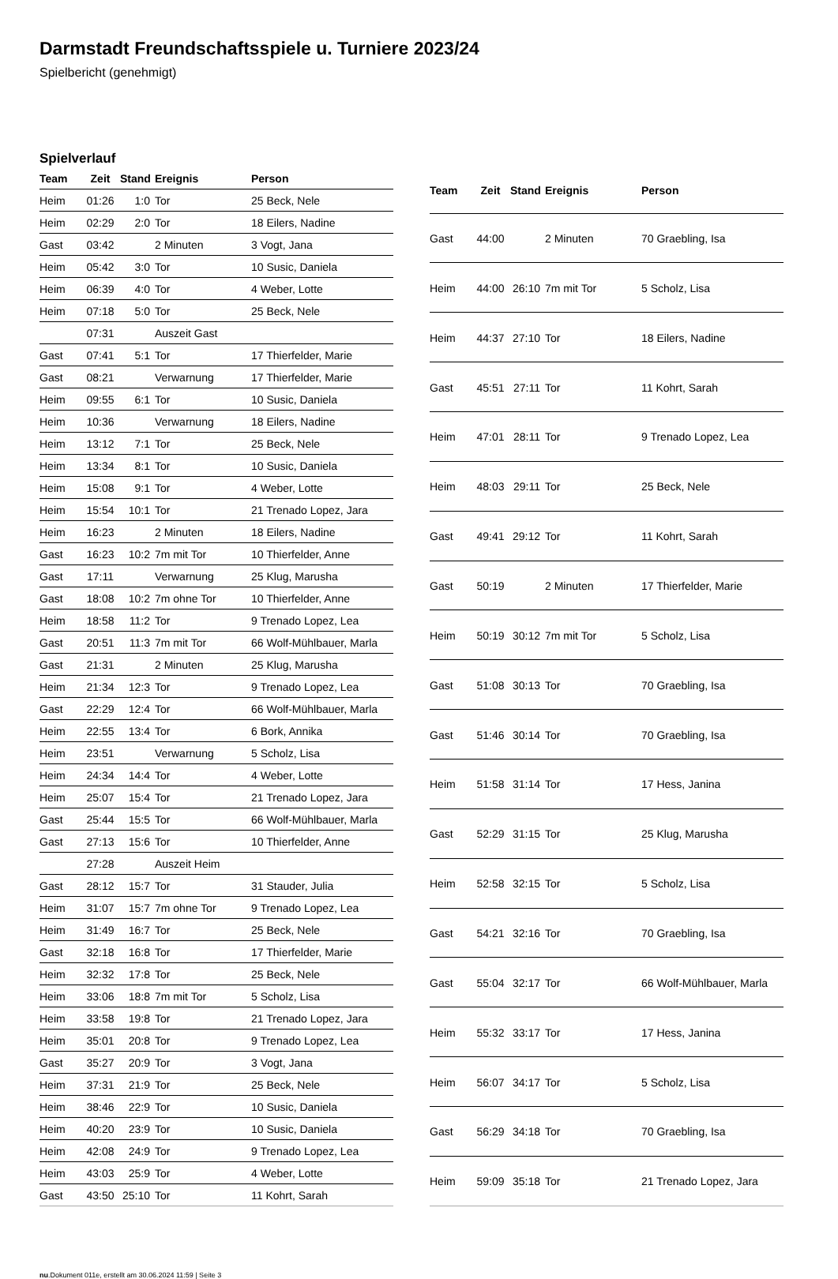Darmstadt Freundschaftsspiele u. Turniere 2023/24
Spielbericht (genehmigt)
Spielverlauf
| Team | Zeit | Stand | Ereignis | Person |
| --- | --- | --- | --- | --- |
| Heim | 01:26 | 1:0 | Tor | 25 Beck, Nele |
| Heim | 02:29 | 2:0 | Tor | 18 Eilers, Nadine |
| Gast | 03:42 | | 2 Minuten | 3 Vogt, Jana |
| Heim | 05:42 | 3:0 | Tor | 10 Susic, Daniela |
| Heim | 06:39 | 4:0 | Tor | 4 Weber, Lotte |
| Heim | 07:18 | 5:0 | Tor | 25 Beck, Nele |
| | 07:31 | | Auszeit Gast | |
| Gast | 07:41 | 5:1 | Tor | 17 Thierfelder, Marie |
| Gast | 08:21 | | Verwarnung | 17 Thierfelder, Marie |
| Heim | 09:55 | 6:1 | Tor | 10 Susic, Daniela |
| Heim | 10:36 | | Verwarnung | 18 Eilers, Nadine |
| Heim | 13:12 | 7:1 | Tor | 25 Beck, Nele |
| Heim | 13:34 | 8:1 | Tor | 10 Susic, Daniela |
| Heim | 15:08 | 9:1 | Tor | 4 Weber, Lotte |
| Heim | 15:54 | 10:1 | Tor | 21 Trenado Lopez, Jara |
| Heim | 16:23 | | 2 Minuten | 18 Eilers, Nadine |
| Gast | 16:23 | 10:2 | 7m mit Tor | 10 Thierfelder, Anne |
| Gast | 17:11 | | Verwarnung | 25 Klug, Marusha |
| Gast | 18:08 | 10:2 | 7m ohne Tor | 10 Thierfelder, Anne |
| Heim | 18:58 | 11:2 | Tor | 9 Trenado Lopez, Lea |
| Gast | 20:51 | 11:3 | 7m mit Tor | 66 Wolf-Mühlbauer, Marla |
| Gast | 21:31 | | 2 Minuten | 25 Klug, Marusha |
| Heim | 21:34 | 12:3 | Tor | 9 Trenado Lopez, Lea |
| Gast | 22:29 | 12:4 | Tor | 66 Wolf-Mühlbauer, Marla |
| Heim | 22:55 | 13:4 | Tor | 6 Bork, Annika |
| Heim | 23:51 | | Verwarnung | 5 Scholz, Lisa |
| Heim | 24:34 | 14:4 | Tor | 4 Weber, Lotte |
| Heim | 25:07 | 15:4 | Tor | 21 Trenado Lopez, Jara |
| Gast | 25:44 | 15:5 | Tor | 66 Wolf-Mühlbauer, Marla |
| Gast | 27:13 | 15:6 | Tor | 10 Thierfelder, Anne |
| | 27:28 | | Auszeit Heim | |
| Gast | 28:12 | 15:7 | Tor | 31 Stauder, Julia |
| Heim | 31:07 | 15:7 | 7m ohne Tor | 9 Trenado Lopez, Lea |
| Heim | 31:49 | 16:7 | Tor | 25 Beck, Nele |
| Gast | 32:18 | 16:8 | Tor | 17 Thierfelder, Marie |
| Heim | 32:32 | 17:8 | Tor | 25 Beck, Nele |
| Heim | 33:06 | 18:8 | 7m mit Tor | 5 Scholz, Lisa |
| Heim | 33:58 | 19:8 | Tor | 21 Trenado Lopez, Jara |
| Heim | 35:01 | 20:8 | Tor | 9 Trenado Lopez, Lea |
| Gast | 35:27 | 20:9 | Tor | 3 Vogt, Jana |
| Heim | 37:31 | 21:9 | Tor | 25 Beck, Nele |
| Heim | 38:46 | 22:9 | Tor | 10 Susic, Daniela |
| Heim | 40:20 | 23:9 | Tor | 10 Susic, Daniela |
| Heim | 42:08 | 24:9 | Tor | 9 Trenado Lopez, Lea |
| Heim | 43:03 | 25:9 | Tor | 4 Weber, Lotte |
| Gast | 43:50 | 25:10 | Tor | 11 Kohrt, Sarah |
| Team | Zeit | Stand | Ereignis | Person |
| --- | --- | --- | --- | --- |
| Gast | 44:00 | | 2 Minuten | 70 Graebling, Isa |
| Heim | 44:00 | 26:10 | 7m mit Tor | 5 Scholz, Lisa |
| Heim | 44:37 | 27:10 | Tor | 18 Eilers, Nadine |
| Gast | 45:51 | 27:11 | Tor | 11 Kohrt, Sarah |
| Heim | 47:01 | 28:11 | Tor | 9 Trenado Lopez, Lea |
| Heim | 48:03 | 29:11 | Tor | 25 Beck, Nele |
| Gast | 49:41 | 29:12 | Tor | 11 Kohrt, Sarah |
| Gast | 50:19 | | 2 Minuten | 17 Thierfelder, Marie |
| Heim | 50:19 | 30:12 | 7m mit Tor | 5 Scholz, Lisa |
| Gast | 51:08 | 30:13 | Tor | 70 Graebling, Isa |
| Gast | 51:46 | 30:14 | Tor | 70 Graebling, Isa |
| Heim | 51:58 | 31:14 | Tor | 17 Hess, Janina |
| Gast | 52:29 | 31:15 | Tor | 25 Klug, Marusha |
| Heim | 52:58 | 32:15 | Tor | 5 Scholz, Lisa |
| Gast | 54:21 | 32:16 | Tor | 70 Graebling, Isa |
| Gast | 55:04 | 32:17 | Tor | 66 Wolf-Mühlbauer, Marla |
| Heim | 55:32 | 33:17 | Tor | 17 Hess, Janina |
| Heim | 56:07 | 34:17 | Tor | 5 Scholz, Lisa |
| Gast | 56:29 | 34:18 | Tor | 70 Graebling, Isa |
| Heim | 59:09 | 35:18 | Tor | 21 Trenado Lopez, Jara |
nu.Dokument 011e, erstellt am 30.06.2024 11:59 | Seite 3